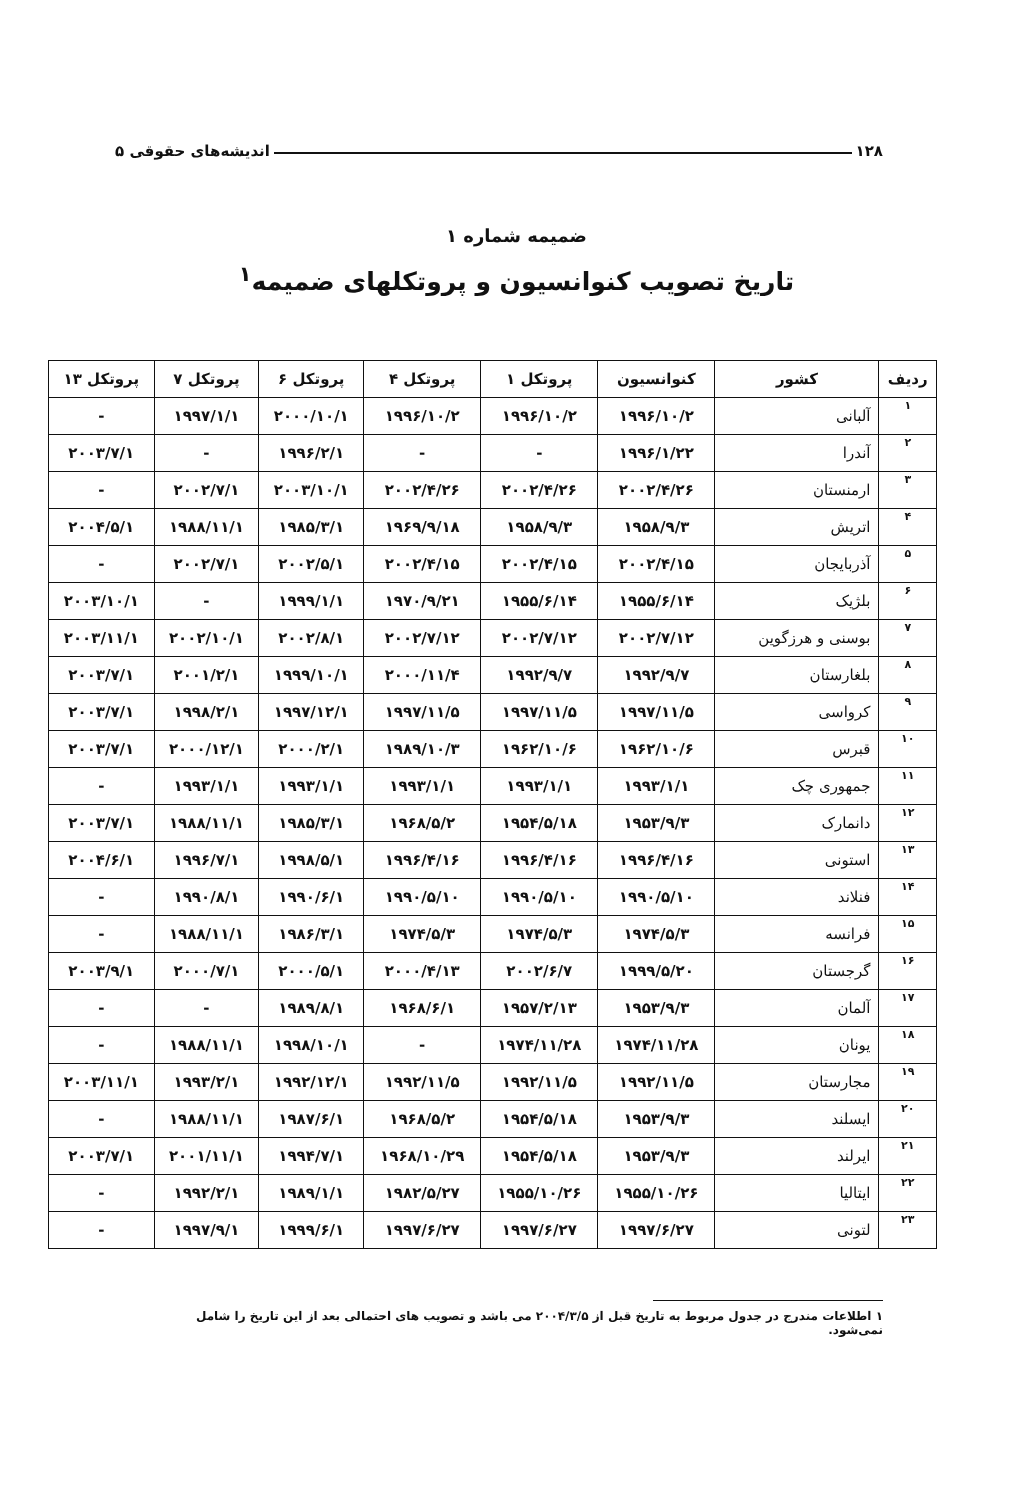۱۲۸ اندیشه‌های حقوقی ۵
ضمیمه شماره ۱
تاریخ تصویب کنوانسیون و پروتکلهای ضمیمه<sup>۱</sup>
| ردیف | کشور | کنوانسیون | پروتکل ۱ | پروتکل ۴ | پروتکل ۶ | پروتکل ۷ | پروتکل ۱۳ |
| --- | --- | --- | --- | --- | --- | --- | --- |
| ۱ | آلبانی | ۱۹۹۶/۱۰/۲ | ۱۹۹۶/۱۰/۲ | ۱۹۹۶/۱۰/۲ | ۲۰۰۰/۱۰/۱ | ۱۹۹۷/۱/۱ | - |
| ۲ | آندرا | ۱۹۹۶/۱/۲۲ | - | - | ۱۹۹۶/۲/۱ | - | ۲۰۰۳/۷/۱ |
| ۳ | ارمنستان | ۲۰۰۲/۴/۲۶ | ۲۰۰۲/۴/۲۶ | ۲۰۰۲/۴/۲۶ | ۲۰۰۳/۱۰/۱ | ۲۰۰۲/۷/۱ | - |
| ۴ | اتریش | ۱۹۵۸/۹/۳ | ۱۹۵۸/۹/۳ | ۱۹۶۹/۹/۱۸ | ۱۹۸۵/۳/۱ | ۱۹۸۸/۱۱/۱ | ۲۰۰۴/۵/۱ |
| ۵ | آذربایجان | ۲۰۰۲/۴/۱۵ | ۲۰۰۲/۴/۱۵ | ۲۰۰۲/۴/۱۵ | ۲۰۰۲/۵/۱ | ۲۰۰۲/۷/۱ | - |
| ۶ | بلژیک | ۱۹۵۵/۶/۱۴ | ۱۹۵۵/۶/۱۴ | ۱۹۷۰/۹/۲۱ | ۱۹۹۹/۱/۱ | - | ۲۰۰۳/۱۰/۱ |
| ۷ | بوسنی و هرزگوین | ۲۰۰۲/۷/۱۲ | ۲۰۰۲/۷/۱۲ | ۲۰۰۲/۷/۱۲ | ۲۰۰۲/۸/۱ | ۲۰۰۲/۱۰/۱ | ۲۰۰۳/۱۱/۱ |
| ۸ | بلغارستان | ۱۹۹۲/۹/۷ | ۱۹۹۲/۹/۷ | ۲۰۰۰/۱۱/۴ | ۱۹۹۹/۱۰/۱ | ۲۰۰۱/۲/۱ | ۲۰۰۳/۷/۱ |
| ۹ | کرواسی | ۱۹۹۷/۱۱/۵ | ۱۹۹۷/۱۱/۵ | ۱۹۹۷/۱۱/۵ | ۱۹۹۷/۱۲/۱ | ۱۹۹۸/۲/۱ | ۲۰۰۳/۷/۱ |
| ۱۰ | قبرس | ۱۹۶۲/۱۰/۶ | ۱۹۶۲/۱۰/۶ | ۱۹۸۹/۱۰/۳ | ۲۰۰۰/۲/۱ | ۲۰۰۰/۱۲/۱ | ۲۰۰۳/۷/۱ |
| ۱۱ | جمهوری چک | ۱۹۹۳/۱/۱ | ۱۹۹۳/۱/۱ | ۱۹۹۳/۱/۱ | ۱۹۹۳/۱/۱ | ۱۹۹۳/۱/۱ | - |
| ۱۲ | دانمارک | ۱۹۵۳/۹/۳ | ۱۹۵۴/۵/۱۸ | ۱۹۶۸/۵/۲ | ۱۹۸۵/۳/۱ | ۱۹۸۸/۱۱/۱ | ۲۰۰۳/۷/۱ |
| ۱۳ | استونی | ۱۹۹۶/۴/۱۶ | ۱۹۹۶/۴/۱۶ | ۱۹۹۶/۴/۱۶ | ۱۹۹۸/۵/۱ | ۱۹۹۶/۷/۱ | ۲۰۰۴/۶/۱ |
| ۱۴ | فنلاند | ۱۹۹۰/۵/۱۰ | ۱۹۹۰/۵/۱۰ | ۱۹۹۰/۵/۱۰ | ۱۹۹۰/۶/۱ | ۱۹۹۰/۸/۱ | - |
| ۱۵ | فرانسه | ۱۹۷۴/۵/۳ | ۱۹۷۴/۵/۳ | ۱۹۷۴/۵/۳ | ۱۹۸۶/۳/۱ | ۱۹۸۸/۱۱/۱ | - |
| ۱۶ | گرجستان | ۱۹۹۹/۵/۲۰ | ۲۰۰۲/۶/۷ | ۲۰۰۰/۴/۱۳ | ۲۰۰۰/۵/۱ | ۲۰۰۰/۷/۱ | ۲۰۰۳/۹/۱ |
| ۱۷ | آلمان | ۱۹۵۳/۹/۳ | ۱۹۵۷/۲/۱۳ | ۱۹۶۸/۶/۱ | ۱۹۸۹/۸/۱ | - | - |
| ۱۸ | یونان | ۱۹۷۴/۱۱/۲۸ | ۱۹۷۴/۱۱/۲۸ | - | ۱۹۹۸/۱۰/۱ | ۱۹۸۸/۱۱/۱ | - |
| ۱۹ | مجارستان | ۱۹۹۲/۱۱/۵ | ۱۹۹۲/۱۱/۵ | ۱۹۹۲/۱۱/۵ | ۱۹۹۲/۱۲/۱ | ۱۹۹۳/۲/۱ | ۲۰۰۳/۱۱/۱ |
| ۲۰ | ایسلند | ۱۹۵۳/۹/۳ | ۱۹۵۴/۵/۱۸ | ۱۹۶۸/۵/۲ | ۱۹۸۷/۶/۱ | ۱۹۸۸/۱۱/۱ | - |
| ۲۱ | ایرلند | ۱۹۵۳/۹/۳ | ۱۹۵۴/۵/۱۸ | ۱۹۶۸/۱۰/۲۹ | ۱۹۹۴/۷/۱ | ۲۰۰۱/۱۱/۱ | ۲۰۰۳/۷/۱ |
| ۲۲ | ایتالیا | ۱۹۵۵/۱۰/۲۶ | ۱۹۵۵/۱۰/۲۶ | ۱۹۸۲/۵/۲۷ | ۱۹۸۹/۱/۱ | ۱۹۹۲/۲/۱ | - |
| ۲۳ | لتونی | ۱۹۹۷/۶/۲۷ | ۱۹۹۷/۶/۲۷ | ۱۹۹۷/۶/۲۷ | ۱۹۹۹/۶/۱ | ۱۹۹۷/۹/۱ | - |
۱ اطلاعات مندرج در جدول مربوط به تاریخ قبل از ۲۰۰۴/۳/۵ می باشد و تصویب های احتمالی بعد از این تاریخ را شامل نمی‌شود.